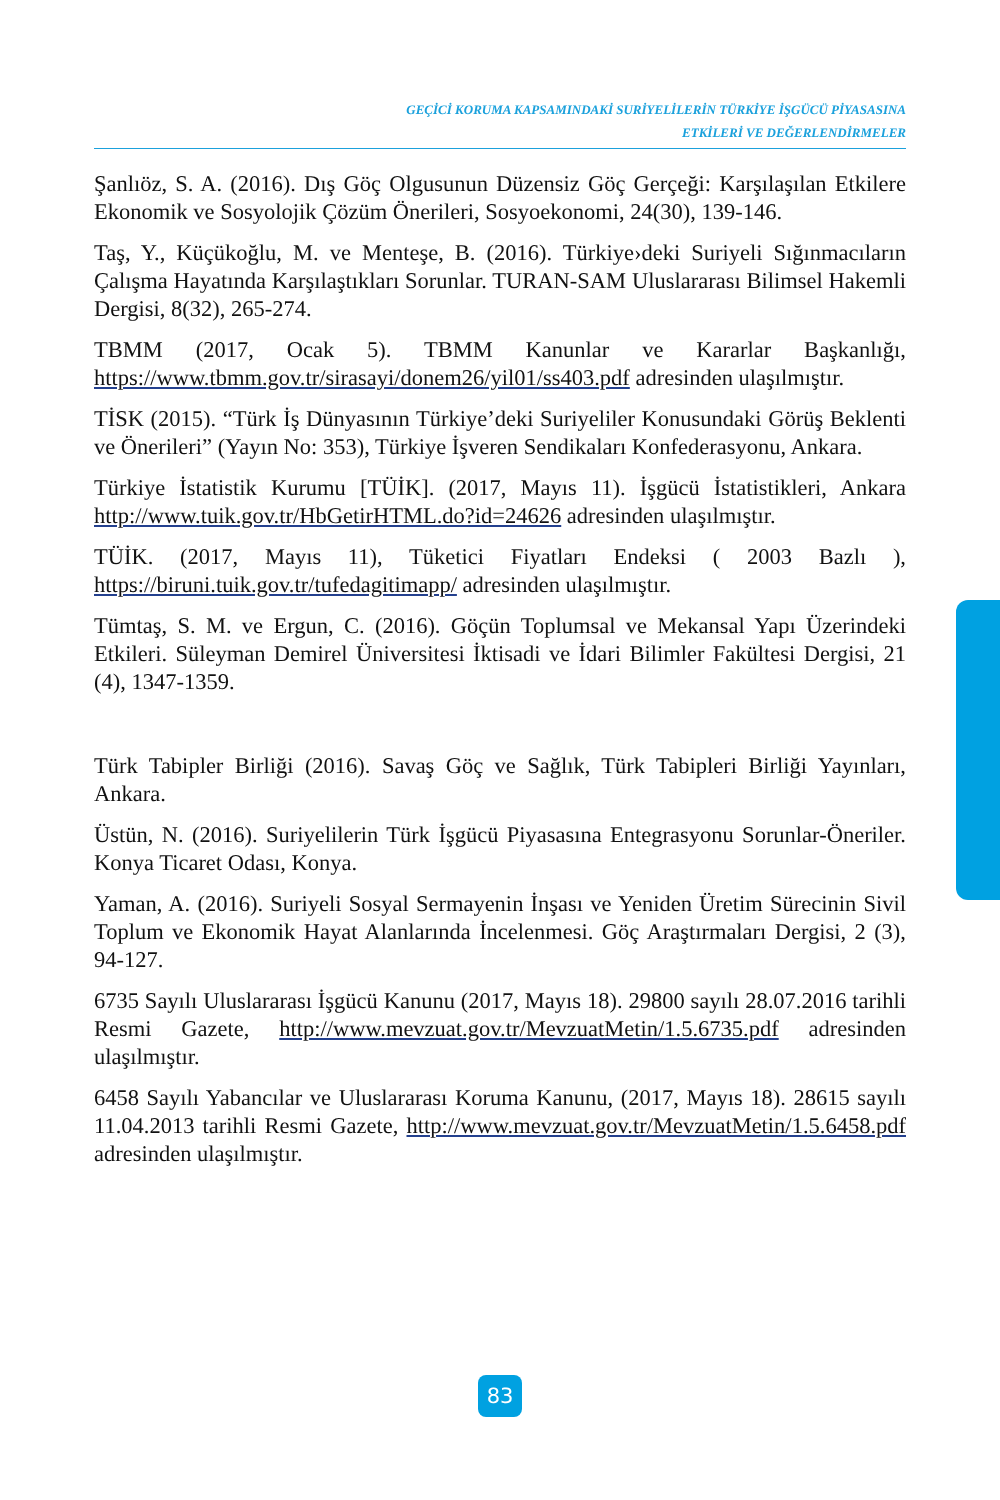GEÇİCİ KORUMA KAPSAMINDAKİ SURİYELİLERİN TÜRKİYE İŞGÜCÜ PİYASASINA
ETKİLERİ VE DEĞERLENDİRMELER
Şanlıöz, S. A. (2016). Dış Göç Olgusunun Düzensiz Göç Gerçeği: Karşılaşılan Etkilere Ekonomik ve Sosyolojik Çözüm Önerileri, Sosyoekonomi, 24(30), 139-146.
Taş, Y., Küçükoğlu, M. ve Menteşe, B. (2016). Türkiye›deki Suriyeli Sığınmacıların Çalışma Hayatında Karşılaştıkları Sorunlar. TURAN-SAM Uluslararası Bilimsel Hakemli Dergisi, 8(32), 265-274.
TBMM (2017, Ocak 5). TBMM Kanunlar ve Kararlar Başkanlığı, https://www.tbmm.gov.tr/sirasayi/donem26/yil01/ss403.pdf adresinden ulaşılmıştır.
TİSK (2015). “Türk İş Dünyasının Türkiye’deki Suriyeliler Konusundaki Görüş Beklenti ve Önerileri” (Yayın No: 353), Türkiye İşveren Sendikaları Konfederasyonu, Ankara.
Türkiye İstatistik Kurumu [TÜİK]. (2017, Mayıs 11). İşgücü İstatistikleri, Ankara http://www.tuik.gov.tr/HbGetirHTML.do?id=24626 adresinden ulaşılmıştır.
TÜİK. (2017, Mayıs 11), Tüketici Fiyatları Endeksi ( 2003 Bazlı ), https://biruni.tuik.gov.tr/tufedagitimapp/ adresinden ulaşılmıştır.
Tümtaş, S. M. ve Ergun, C. (2016). Göçün Toplumsal ve Mekansal Yapı Üzerindeki Etkileri. Süleyman Demirel Üniversitesi İktisadi ve İdari Bilimler Fakültesi Dergisi, 21 (4), 1347-1359.
Türk Tabipler Birliği (2016). Savaş Göç ve Sağlık, Türk Tabipleri Birliği Yayınları, Ankara.
Üstün, N. (2016). Suriyelilerin Türk İşgücü Piyasasına Entegrasyonu Sorunlar-Öneriler. Konya Ticaret Odası, Konya.
Yaman, A. (2016). Suriyeli Sosyal Sermayenin İnşası ve Yeniden Üretim Sürecinin Sivil Toplum ve Ekonomik Hayat Alanlarında İncelenmesi. Göç Araştırmaları Dergisi, 2 (3), 94-127.
6735 Sayılı Uluslararası İşgücü Kanunu (2017, Mayıs 18). 29800 sayılı 28.07.2016 tarihli Resmi Gazete, http://www.mevzuat.gov.tr/MevzuatMetin/1.5.6735.pdf adresinden ulaşılmıştır.
6458 Sayılı Yabancılar ve Uluslararası Koruma Kanunu, (2017, Mayıs 18). 28615 sayılı 11.04.2013 tarihli Resmi Gazete, http://www.mevzuat.gov.tr/MevzuatMetin/1.5.6458.pdf adresinden ulaşılmıştır.
83